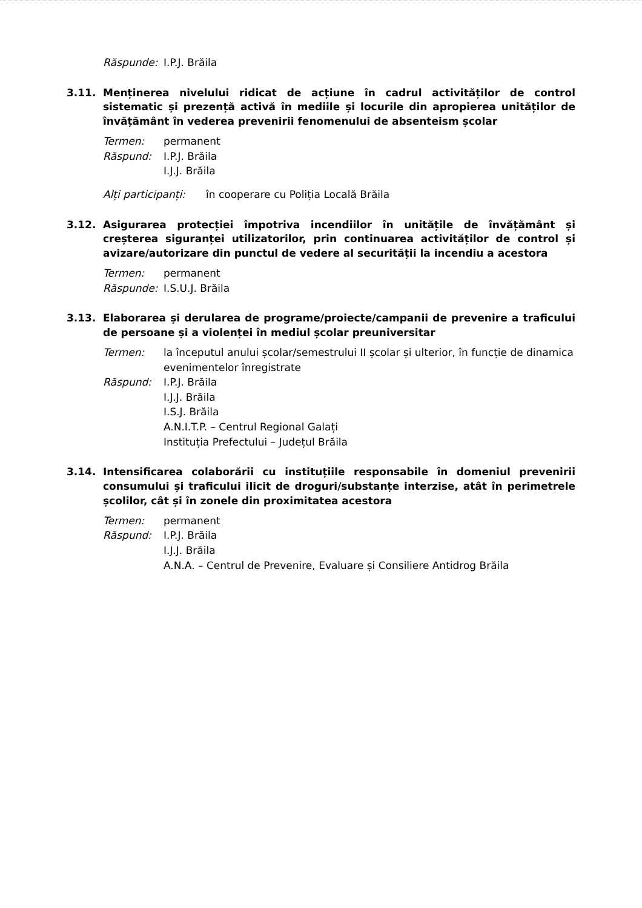Răspunde: I.P.J. Brăila
3.11. Menținerea nivelului ridicat de acțiune în cadrul activităților de control sistematic și prezență activă în mediile și locurile din apropierea unităților de învățământ în vederea prevenirii fenomenului de absenteism școlar
Termen: permanent
Răspund: I.P.J. Brăila
I.J.J. Brăila
Alți participanți: în cooperare cu Poliția Locală Brăila
3.12. Asigurarea protecției împotriva incendiilor în unitățile de învățământ și creșterea siguranței utilizatorilor, prin continuarea activităților de control și avizare/autorizare din punctul de vedere al securității la incendiu a acestora
Termen: permanent
Răspunde: I.S.U.J. Brăila
3.13. Elaborarea și derularea de programe/proiecte/campanii de prevenire a traficului de persoane și a violenței în mediul școlar preuniversitar
Termen: la începutul anului școlar/semestrului II școlar și ulterior, în funcție de dinamica evenimentelor înregistrate
Răspund: I.P.J. Brăila
I.J.J. Brăila
I.S.J. Brăila
A.N.I.T.P. – Centrul Regional Galați
Instituția Prefectului – Județul Brăila
3.14. Intensificarea colaborării cu instituțiile responsabile în domeniul prevenirii consumului și traficului ilicit de droguri/substanțe interzise, atât în perimetrele școlilor, cât și în zonele din proximitatea acestora
Termen: permanent
Răspund: I.P.J. Brăila
I.J.J. Brăila
A.N.A. – Centrul de Prevenire, Evaluare și Consiliere Antidrog Brăila